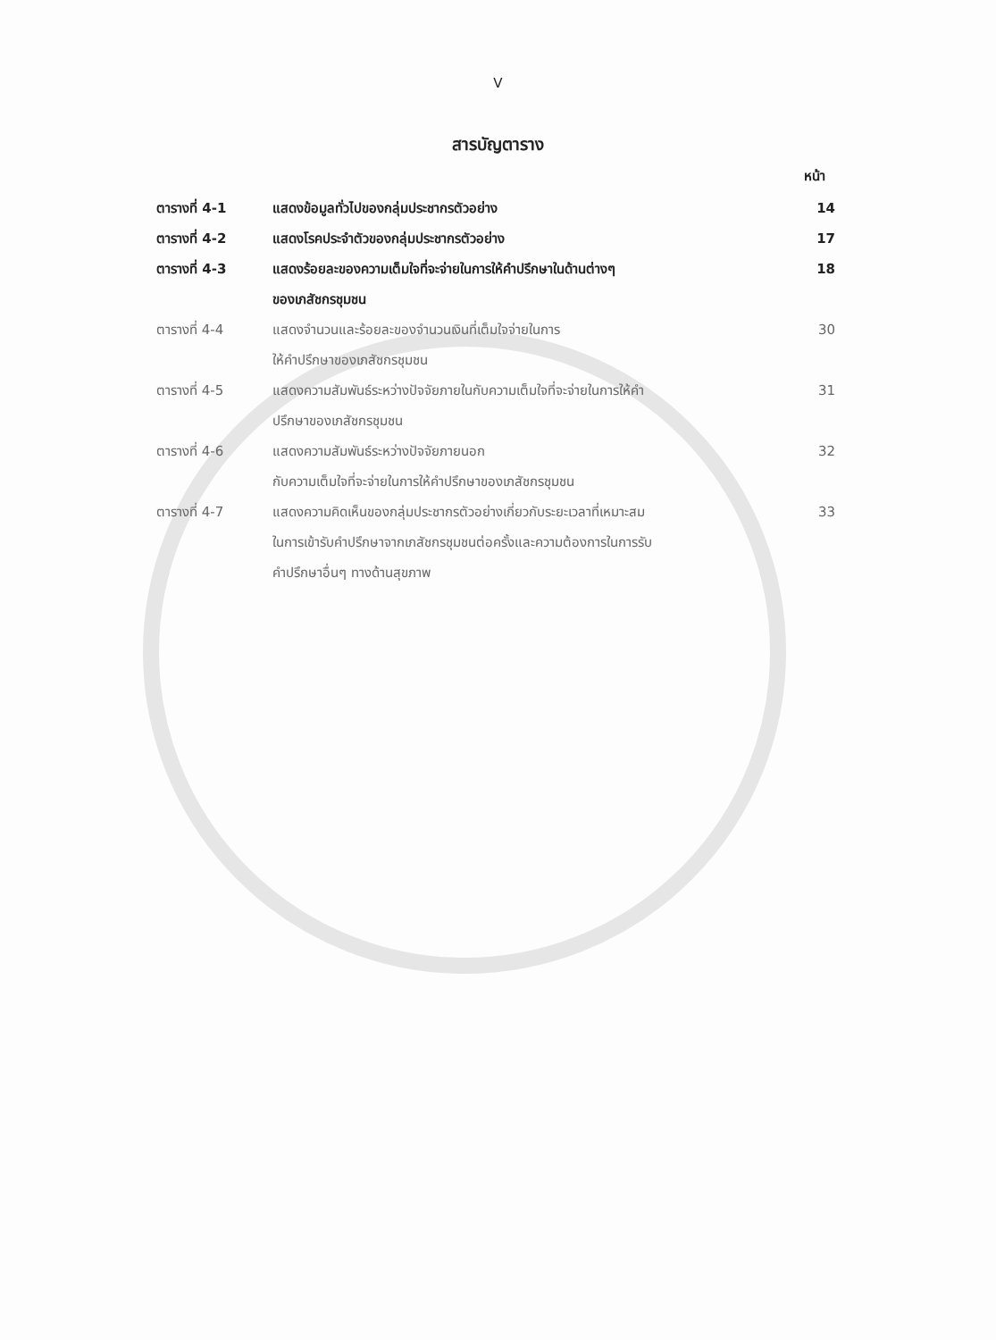V
สารบัญตาราง
หน้า
| ตารางที่ 4-1 | แสดงข้อมูลทั่วไปของกลุ่มประชากรตัวอย่าง | 14 |
| ตารางที่ 4-2 | แสดงโรคประจำตัวของกลุ่มประชากรตัวอย่าง | 17 |
| ตารางที่ 4-3 | แสดงร้อยละของความเต็มใจที่จะจ่ายในการให้คำปรึกษาในด้านต่างๆ ของเภสัชกรชุมชน | 18 |
| ตารางที่ 4-4 | แสดงจำนวนและร้อยละของจำนวนเงินที่เต็มใจจ่ายในการ ให้คำปรึกษาของเภสัชกรชุมชน | 30 |
| ตารางที่ 4-5 | แสดงความสัมพันธ์ระหว่างปัจจัยภายในกับความเต็มใจที่จะจ่ายในการให้คำ ปรึกษาของเภสัชกรชุมชน | 31 |
| ตารางที่ 4-6 | แสดงความสัมพันธ์ระหว่างปัจจัยภายนอก กับความเต็มใจที่จะจ่ายในการให้คำปรึกษาของเภสัชกรชุมชน | 32 |
| ตารางที่ 4-7 | แสดงความคิดเห็นของกลุ่มประชากรตัวอย่างเกี่ยวกับระยะเวลาที่เหมาะสม ในการเข้ารับคำปรึกษาจากเภสัชกรชุมชนต่อครั้งและความต้องการในการรับ คำปรึกษาอื่นๆ ทางด้านสุขภาพ | 33 |